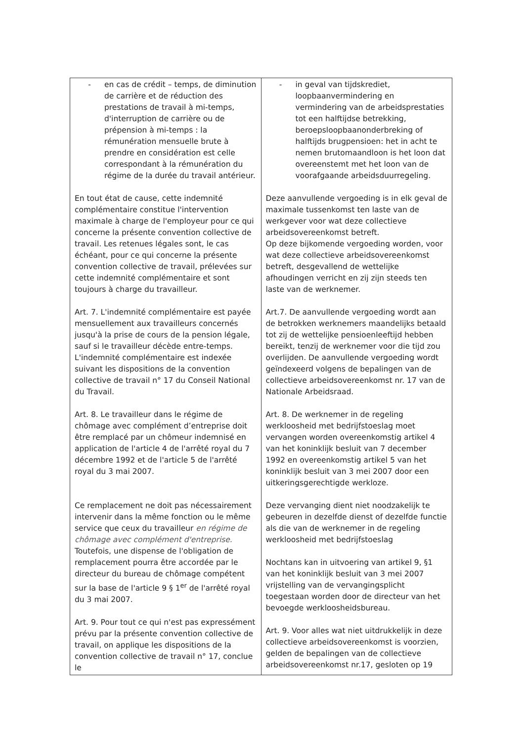| - en cas de crédit – temps, de diminution de carrière et de réduction des prestations de travail à mi-temps, d'interruption de carrière ou de prépension à mi-temps : la rémunération mensuelle brute à prendre en considération est celle correspondant à la rémunération du régime de la durée du travail antérieur. En tout état de cause, cette indemnité complémentaire constitue l'intervention maximale à charge de l'employeur pour ce qui concerne la présente convention collective de travail. Les retenues légales sont, le cas échéant, pour ce qui concerne la présente convention collective de travail, prélevées sur cette indemnité complémentaire et sont toujours à charge du travailleur. Art. 7. L'indemnité complémentaire est payée mensuellement aux travailleurs concernés jusqu'à la prise de cours de la pension légale, sauf si le travailleur décède entre-temps. L'indemnité complémentaire est indexée suivant les dispositions de la convention collective de travail n° 17 du Conseil National du Travail. Art. 8. Le travailleur dans le régime de chômage avec complément d’entreprise doit être remplacé par un chômeur indemnisé en application de l'article 4 de l'arrêté royal du 7 décembre 1992 et de l'article 5 de l'arrêté royal du 3 mai 2007. Ce remplacement ne doit pas nécessairement intervenir dans la même fonction ou le même service que ceux du travailleur en régime de chômage avec complément d'entreprise. Toutefois, une dispense de l'obligation de remplacement pourra être accordée par le directeur du bureau de chômage compétent sur la base de l'article 9 § 1<sup>er</sup> de l'arrêté royal du 3 mai 2007. Art. 9. Pour tout ce qui n'est pas expressément prévu par la présente convention collective de travail, on applique les dispositions de la convention collective de travail n° 17, conclue le | - in geval van tijdskrediet, loopbaanvermindering en vermindering van de arbeidsprestaties tot een halftijdse betrekking, beroepsloopbaanonderbreking of halftijds brugpensioen: het in acht te nemen brutomaandloon is het loon dat overeenstemt met het loon van de voorafgaande arbeidsduurregeling. Deze aanvullende vergoeding is in elk geval de maximale tussenkomst ten laste van de werkgever voor wat deze collectieve arbeidsovereenkomst betreft. Op deze bijkomende vergoeding worden, voor wat deze collectieve arbeidsovereenkomst betreft, desgevallend de wettelijke afhoudingen verricht en zij zijn steeds ten laste van de werknemer. Art.7. De aanvullende vergoeding wordt aan de betrokken werknemers maandelijks betaald tot zij de wettelijke pensioenleeftijd hebben bereikt, tenzij de werknemer voor die tijd zou overlijden. De aanvullende vergoeding wordt geïndexeerd volgens de bepalingen van de collectieve arbeidsovereenkomst nr. 17 van de Nationale Arbeidsraad. Art. 8. De werknemer in de regeling werkloosheid met bedrijfstoeslag moet vervangen worden overeenkomstig artikel 4 van het koninklijk besluit van 7 december 1992 en overeenkomstig artikel 5 van het koninklijk besluit van 3 mei 2007 door een uitkeringsgerechtigde werkloze. Deze vervanging dient niet noodzakelijk te gebeuren in dezelfde dienst of dezelfde functie als die van de werknemer in de regeling werkloosheid met bedrijfstoeslag Nochtans kan in uitvoering van artikel 9, §1 van het koninklijk besluit van 3 mei 2007 vrijstelling van de vervangingsplicht toegestaan worden door de directeur van het bevoegde werkloosheidsbureau. Art. 9. Voor alles wat niet uitdrukkelijk in deze collectieve arbeidsovereenkomst is voorzien, gelden de bepalingen van de collectieve arbeidsovereenkomst nr.17, gesloten op 19 |